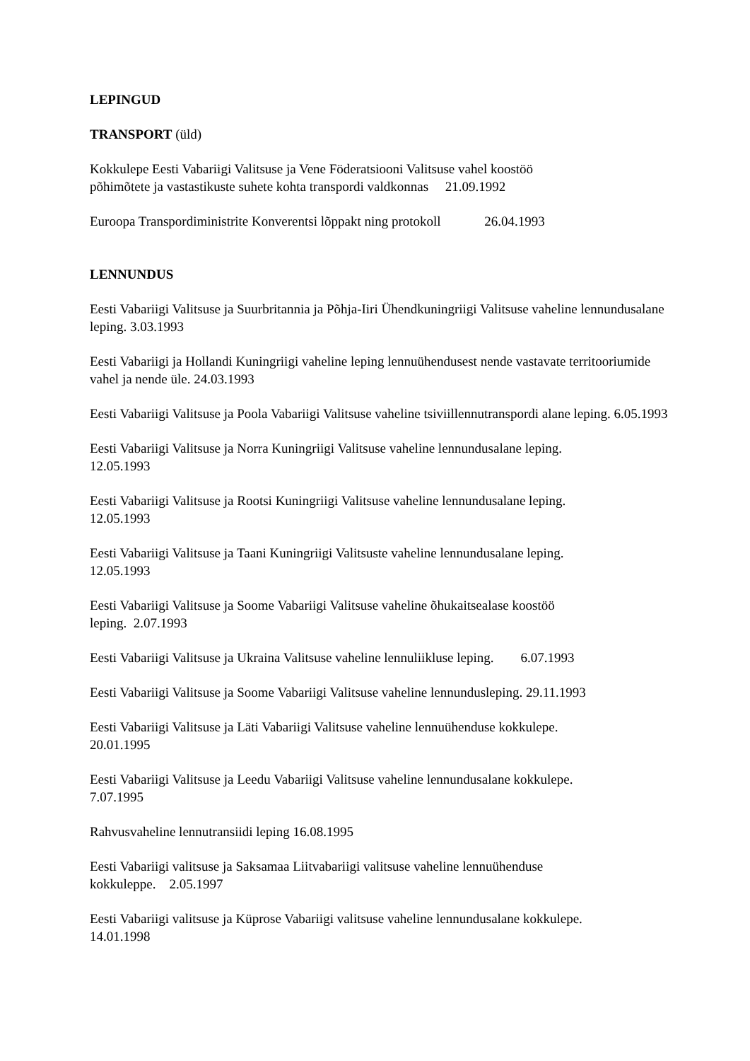LEPINGUD
TRANSPORT (üld)
Kokkulepe Eesti Vabariigi Valitsuse ja Vene Föderatsiooni Valitsuse vahel koostöö
põhimõtete ja vastastikuste suhete kohta transpordi valdkonnas 21.09.1992
Euroopa Transpordiministrite Konverentsi lõppakt ning protokoll 26.04.1993
LENNUNDUS
Eesti Vabariigi Valitsuse ja Suurbritannia ja Põhja-Iiri Ühendkuningriigi Valitsuse vaheline lennundusalane leping. 3.03.1993
Eesti Vabariigi ja Hollandi Kuningriigi vaheline leping lennuühendusest nende vastavate territooriumide vahel ja nende üle. 24.03.1993
Eesti Vabariigi Valitsuse ja Poola Vabariigi Valitsuse vaheline tsiviillennutranspordi alane leping. 6.05.1993
Eesti Vabariigi Valitsuse ja Norra Kuningriigi Valitsuse vaheline lennundusalane leping.
12.05.1993
Eesti Vabariigi Valitsuse ja Rootsi Kuningriigi Valitsuse vaheline lennundusalane leping.
12.05.1993
Eesti Vabariigi Valitsuse ja Taani Kuningriigi Valitsuste vaheline lennundusalane leping.
12.05.1993
Eesti Vabariigi Valitsuse ja Soome Vabariigi Valitsuse vaheline õhukaitsealase koostöö
leping. 2.07.1993
Eesti Vabariigi Valitsuse ja Ukraina Valitsuse vaheline lennuliikluse leping. 6.07.1993
Eesti Vabariigi Valitsuse ja Soome Vabariigi Valitsuse vaheline lennundusleping. 29.11.1993
Eesti Vabariigi Valitsuse ja Läti Vabariigi Valitsuse vaheline lennuühenduse kokkulepe.
20.01.1995
Eesti Vabariigi Valitsuse ja Leedu Vabariigi Valitsuse vaheline lennundusalane kokkulepe.
7.07.1995
Rahvusvaheline lennutransiidi leping 16.08.1995
Eesti Vabariigi valitsuse ja Saksamaa Liitvabariigi valitsuse vaheline lennuühenduse
kokkuleppe. 2.05.1997
Eesti Vabariigi valitsuse ja Küprose Vabariigi valitsuse vaheline lennundusalane kokkulepe.
14.01.1998